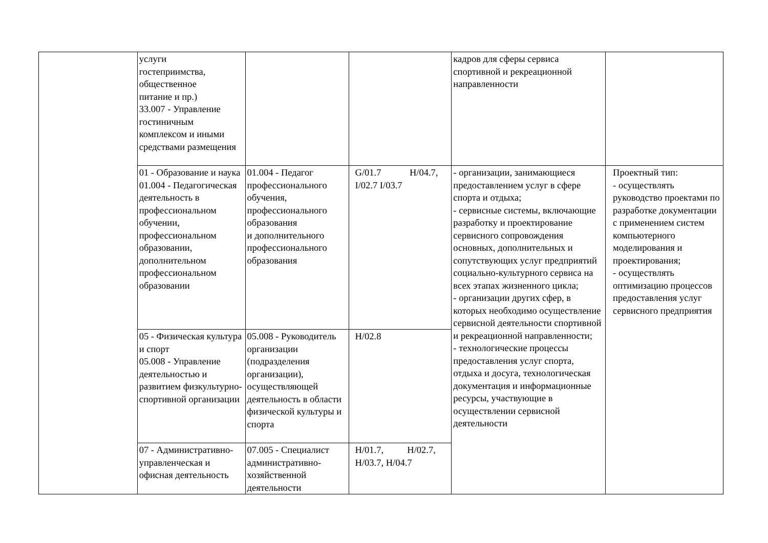| | услуги гостеприимства, общественное питание и пр.) 33.007 - Управление гостиничным комплексом и иными средствами размещения | | | кадров для сферы сервиса спортивной и рекреационной направленности | |
| | 01 - Образование и наука 01.004 - Педагогическая деятельность в профессиональном обучении, профессиональном образовании, дополнительном профессиональном образовании | 01.004 - Педагог профессионального обучения, профессионального образования и дополнительного профессионального образования | G/01.7 H/04.7, I/02.7 I/03.7 | - организации, занимающиеся предоставлением услуг в сфере спорта и отдыха; - сервисные системы, включающие разработку и проектирование сервисного сопровождения основных, дополнительных и сопутствующих услуг предприятий социально-культурного сервиса на всех этапах жизненного цикла; - организации других сфер, в которых необходимо осуществление сервисной деятельности спортивной и рекреационной направленности; - технологические процессы предоставления услуг спорта, отдыха и досуга, технологическая документация и информационные ресурсы, участвующие в осуществлении сервисной деятельности | Проектный тип: - осуществлять руководство проектами по разработке документации с применением систем компьютерного моделирования и проектирования; - осуществлять оптимизацию процессов предоставления услуг сервисного предприятия |
| | 05 - Физическая культура и спорт 05.008 - Управление деятельностью и развитием физкультурно-спортивной организации | 05.008 - Руководитель организации (подразделения организации), осуществляющей деятельность в области физической культуры и спорта | H/02.8 | | |
| | 07 - Административно-управленческая и офисная деятельность | 07.005 - Специалист административно-хозяйственной деятельности | H/01.7, H/02.7, H/03.7, H/04.7 | | |